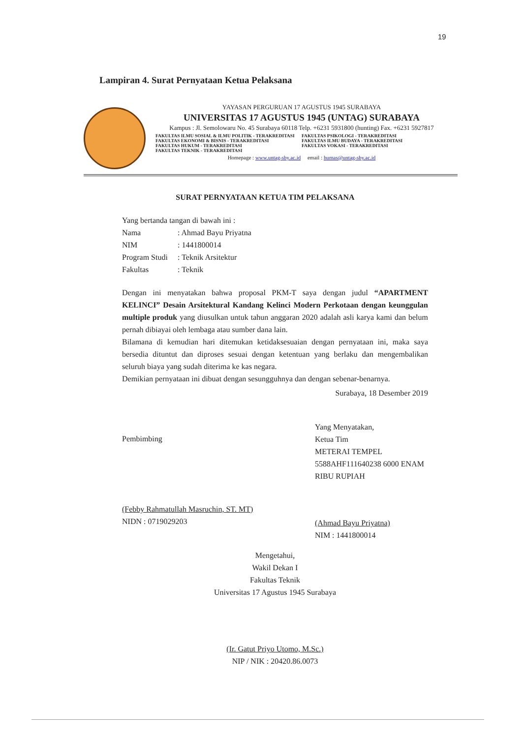19
Lampiran 4. Surat Pernyataan Ketua Pelaksana
YAYASAN PERGURUAN 17 AGUSTUS 1945 SURABAYA
UNIVERSITAS 17 AGUSTUS 1945 (UNTAG) SURABAYA
Kampus : Jl. Semolowaru No. 45 Surabaya 60118 Telp. +6231 5931800 (hunting) Fax. +6231 5927817
FAKULTAS ILMU SOSIAL & ILMU POLITIK - TERAKREDITASI FAKULTAS PSIKOLOGI - TERAKREDITASI FAKULTAS EKONOMI & BISNIS - TERAKREDITASI FAKULTAS ILMU BUDAYA - TERAKREDITASI FAKULTAS HUKUM - TERAKREDITASI FAKULTAS VOKASI - TERAKREDITASI FAKULTAS TEKNIK - TERAKREDITASI
Homepage : www.untag-sby.ac.id email : humas@untag-sby.ac.id
SURAT PERNYATAAN KETUA TIM PELAKSANA
Yang bertanda tangan di bawah ini :
Nama: Ahmad Bayu Priyatna
NIM: 1441800014
Program Studi: Teknik Arsitektur
Fakultas: Teknik
Dengan ini menyatakan bahwa proposal PKM-T saya dengan judul “APARTMENT KELINCI” Desain Arsitektural Kandang Kelinci Modern Perkotaan dengan keunggulan multiple produk yang diusulkan untuk tahun anggaran 2020 adalah asli karya kami dan belum pernah dibiayai oleh lembaga atau sumber dana lain.
Bilamana di kemudian hari ditemukan ketidaksesuaian dengan pernyataan ini, maka saya bersedia dituntut dan diproses sesuai dengan ketentuan yang berlaku dan mengembalikan seluruh biaya yang sudah diterima ke kas negara.
Demikian pernyataan ini dibuat dengan sesungguhnya dan dengan sebenar-benarnya.
Surabaya, 18 Desember 2019
Pembimbing
(Febby Rahmatullah Masruchin, ST. MT)
NIDN : 0719029203
Yang Menyatakan,
Ketua Tim
METERAI TEMPEL 5588AHF111640238 6000 ENAM RIBU RUPIAH
(Ahmad Bayu Priyatna)
NIM : 1441800014
Mengetahui,
Wakil Dekan I
Fakultas Teknik
Universitas 17 Agustus 1945 Surabaya
(Ir. Gatut Priyo Utomo, M.Sc.)
NIP / NIK : 20420.86.0073